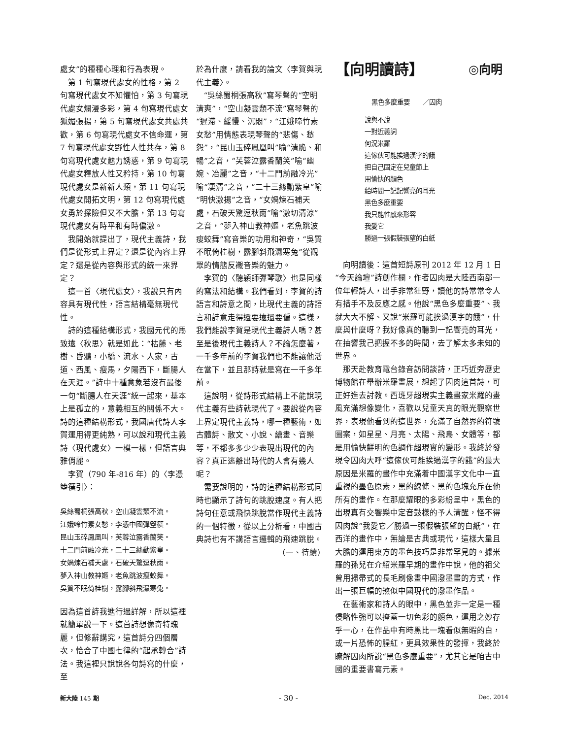處女”的種種心理和行為表現。
第 1 句寫現代處女的性格，第 2 句寫現代處女不知懼怕，第 3 句寫現代處女爛漫多彩，第 4 句寫現代處女狐媚張揚，第 5 句寫現代處女共處共歡，第 6 句寫現代處女不信命運，第 7 句寫現代處女野性人性共存，第 8 句寫現代處女魅力誘惑，第 9 句寫現代處女釋放人性又矜持，第 10 句寫現代處女是新新人類，第 11 句寫現代處女開拓文明，第 12 句寫現代處女勇於探險但又不大膽，第 13 句寫現代處女有時平和有時偏激。
我開始就提出了，現代主義詩，我們是從形式上界定？還是從內容上界定？還是從內容與形式的統一來界定？
這一首〈現代處女〉，我說只有內容具有現代性，語言結構毫無現代性。
詩的這種結構形式，我國元代的馬致遠〈秋思〉就是如此：“枯藤、老樹、昏鴉，小橋、流水、人家，古道、西風、瘦馬，夕陽西下，斷腸人在天涯。”詩中十種意象若沒有最後一句“斷腸人在天涯”統一起來，基本上是孤立的，意義相互的關係不大。詩的這種結構形式，我國唐代詩人李賀運用得更純熟，可以說和現代主義詩〈現代處女〉一模一樣，但語言典雅俏麗。
李賀（790 年-816 年）的〈李憑箜篌引〉：
吳絲蜀桐張高秋，空山凝雲頹不流。
江娥啼竹素女愁，李憑中國彈箜篌。
昆山玉碎鳳凰叫，芙蓉泣露香蘭笑。
十二門前融冷光，二十三絲動紫皇。
女媧煉石補天處，石破天驚逗秋雨。
夢入神山教神嫗，老魚跳波瘦蛟舞。
吳質不眠倚桂樹，露腳斜飛濕寒兔。
因為這首詩我進行過詳解，所以這裡就簡單說一下。這首詩想像奇特瑰麗，但修辭講究，這首詩分四個層次，恰合了中國七律的“起承轉合”詩法。我這裡只說說各句詩寫的什麼，至
於為什麼，請看我的論文〈李賀與現代主義〉。
“吳絲蜀桐張高秋”寫琴聲的“空明清爽”，“空山凝雲頹不流”寫琴聲的“遲滯、緩慢、沉悶”，“江娥啼竹素女愁”用情態表現琴聲的“悲傷、愁怨”，“昆山玉碎鳳凰叫”喻“清脆、和暢”之音，“芙蓉泣露香蘭笑”喻“幽婉、冶麗”之音，“十二門前融冷光”喻“凄清”之音，“二十三絲動紫皇”喻“明快激揚”之音，“女媧煉石補天處，石破天驚逗秋雨”喻“激切清涼”之音，“夢入神山教神嫗，老魚跳波瘦蛟舞”寫音樂的功用和神奇，“吳質不眠倚桂樹，露腳斜飛濕寒兔”從觀眾的情態反襯音樂的魅力。
李賀的〈聽穎師彈琴歌〉也是同樣的寫法和結構。我們看到，李賀的詩語言和詩意之間，比現代主義的詩語言和詩意走得還要遠還要偏。這樣，我們能說李賀是現代主義詩人嗎？甚至是後現代主義詩人？不論怎麼著，一千多年前的李賀我們也不能讓他活在當下，並且那詩就是寫在一千多年前。
這說明，從詩形式結構上不能說現代主義有些詩就現代了。要說從內容上界定現代主義詩，哪一種藝術，如古體詩、散文、小說、繪畫、音樂等，不都多多少少表現出現代的內容？真正逃離出時代的人會有幾人呢？
需要說明的，詩的這種結構形式同時也顯示了詩句的跳脫速度。有人把詩句任意或飛快跳脫當作現代主義詩的一個特徵，從以上分析看，中國古典詩也有不講語言邏輯的飛速跳脫。
（一、待續）
【向明讀詩】 ◎向明
黑色多麼重要　　／囚肉
說與不說
一對近義詞
何況米羅
這傢伙可能挨過漢字的餓
把自己固定在兒童節上
用愉快的顏色
給時間一記記響亮的耳光
黑色多麼重要
我只能性感來形容
我愛它
勝過一張假裝張望的白紙
向明讀後：這首短詩原刊 2012 年 12 月 1 日“今天論壇”詩創作欄，作者囚肉是大陸西南部一位年輕詩人，出手非常狂野，讀他的詩常常令人有措手不及反應之感。他說“黑色多麼重要”、我就大大不解、又說“米羅可能挨過漢字的餓”，什麼與什麼呀？我好像真的聽到一記響亮的耳光，在抽響我己把握不多的時間，去了解太多未知的世界。
那天赴教育電台錄音訪問談詩，正巧近旁歷史博物館在舉辦米羅畫展，想起了囚肉這首詩，可正好進去討教。西班牙超現实主義畫家米羅的畫風充滿想像變化，喜歡以兒童天真的眼光觀察世界，表現他看到的這世界，充滿了自然界的符號圖案，如星星、月亮、太陽、飛鳥、女體等，都是用愉快鮮明的色調作超現實的變形。我終於發現令囚肉大呼“這傢伙可能挨過漢字的餓”的最大原因是米羅的畫作中充滿着中國漢字文化中一直重視的墨色原素，黑的線條、黑的色塊充斥在他所有的畫作。在那麼耀眼的多彩紛呈中，黑色的出現真有交響樂中定音鼓樣的予人清醒，怪不得囚肉說“我愛它／勝過一張假裝張望的白紙”，在西洋的畫作中，無論是古典或現代，這樣大量且大膽的運用東方的墨色技巧是非常罕見的。據米羅的孫兒在介紹米羅早期的畫作中說，他的祖父曾用掃帚式的長毛刷像畫中國潑墨畫的方式，作出一張巨幅的煞似中國現代的潑墨作品。
在藝術家和詩人的眼中，黑色並非一定是一種侵略性強可以掩蓋一切色彩的顏色，運用之妙存乎一心，在作品中有時黑比一塊看似無暇的白，或一片恐怖的腥紅，更具效果性的發揮，我終於瞭解囚肉所說“黑色多麼重要”，尤其它是咱古中國的重要書寫元素。
新大陸 145 期 - 30 - Dec. 2014